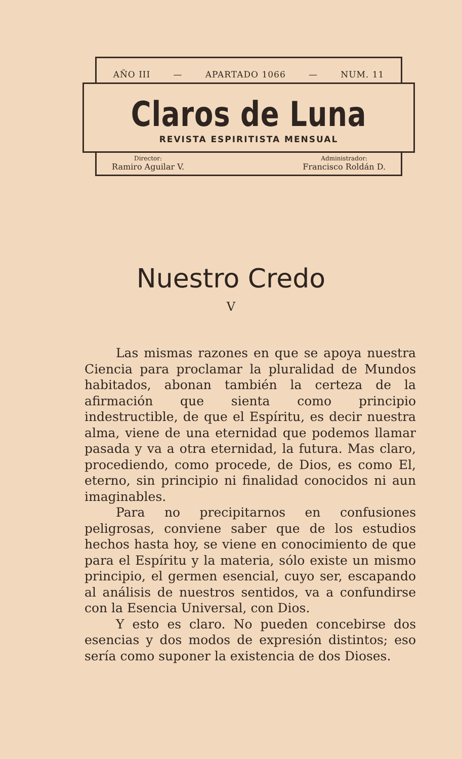AÑO III — APARTADO 1066 — NUM. 11
Claros de Luna
REVISTA ESPIRITISTA MENSUAL
Director:
Ramiro Aguilar V.
Administrador:
Francisco Roldán D.
Nuestro Credo
V
Las mismas razones en que se apoya nuestra Ciencia para proclamar la pluralidad de Mundos habitados, abonan también la certeza de la afirmación que sienta como principio indestructible, de que el Espíritu, es decir nuestra alma, viene de una eternidad que podemos llamar pasada y va a otra eternidad, la futura. Mas claro, procediendo, como procede, de Dios, es como El, eterno, sin principio ni finalidad conocidos ni aun imaginables.
Para no precipitarnos en confusiones peligrosas, conviene saber que de los estudios hechos hasta hoy, se viene en conocimiento de que para el Espíritu y la materia, sólo existe un mismo principio, el germen esencial, cuyo ser, escapando al análisis de nuestros sentidos, va a confundirse con la Esencia Universal, con Dios.
Y esto es claro. No pueden concebirse dos esencias y dos modos de expresión distintos; eso sería como suponer la existencia de dos Dioses.